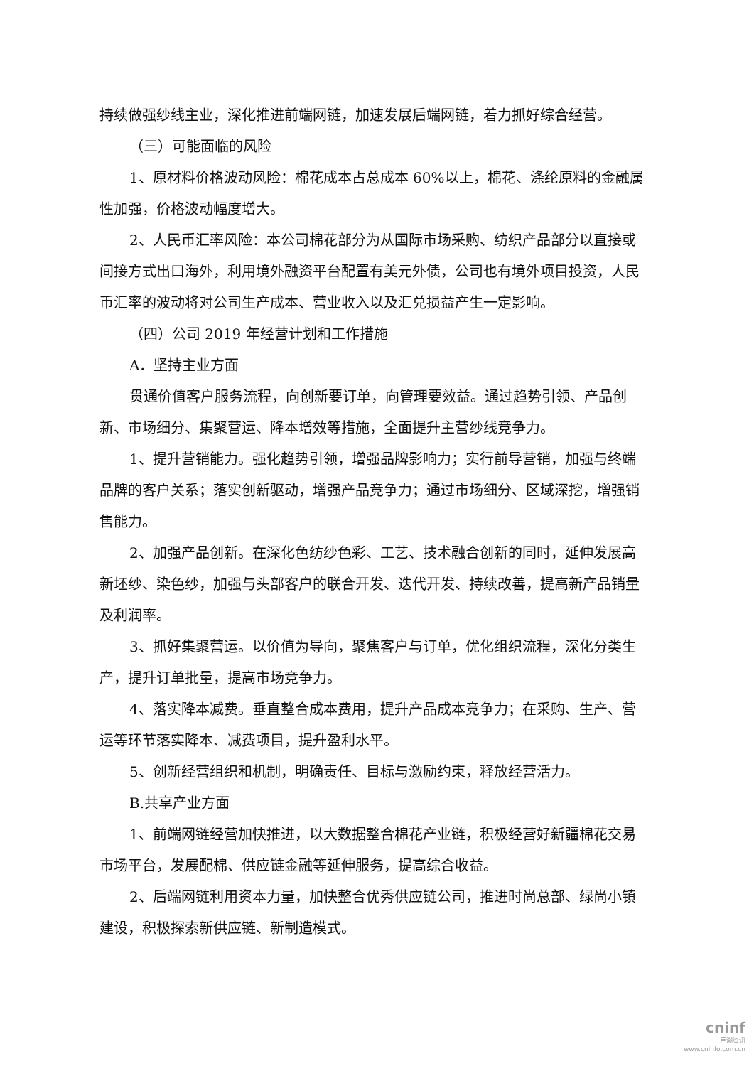持续做强纱线主业，深化推进前端网链，加速发展后端网链，着力抓好综合经营。
（三）可能面临的风险
1、原材料价格波动风险：棉花成本占总成本 60%以上，棉花、涤纶原料的金融属性加强，价格波动幅度增大。
2、人民币汇率风险：本公司棉花部分为从国际市场采购、纺织产品部分以直接或间接方式出口海外，利用境外融资平台配置有美元外债，公司也有境外项目投资，人民币汇率的波动将对公司生产成本、营业收入以及汇兑损益产生一定影响。
（四）公司 2019 年经营计划和工作措施
A．坚持主业方面
贯通价值客户服务流程，向创新要订单，向管理要效益。通过趋势引领、产品创新、市场细分、集聚营运、降本增效等措施，全面提升主营纱线竞争力。
1、提升营销能力。强化趋势引领，增强品牌影响力；实行前导营销，加强与终端品牌的客户关系；落实创新驱动，增强产品竞争力；通过市场细分、区域深挖，增强销售能力。
2、加强产品创新。在深化色纺纱色彩、工艺、技术融合创新的同时，延伸发展高新坯纱、染色纱，加强与头部客户的联合开发、迭代开发、持续改善，提高新产品销量及利润率。
3、抓好集聚营运。以价值为导向，聚焦客户与订单，优化组织流程，深化分类生产，提升订单批量，提高市场竞争力。
4、落实降本减费。垂直整合成本费用，提升产品成本竞争力；在采购、生产、营运等环节落实降本、减费项目，提升盈利水平。
5、创新经营组织和机制，明确责任、目标与激励约束，释放经营活力。
B.共享产业方面
1、前端网链经营加快推进，以大数据整合棉花产业链，积极经营好新疆棉花交易市场平台，发展配棉、供应链金融等延伸服务，提高综合收益。
2、后端网链利用资本力量，加快整合优秀供应链公司，推进时尚总部、绿尚小镇建设，积极探索新供应链、新制造模式。
cninf
巨潮资讯
www.cninfo.com.cn